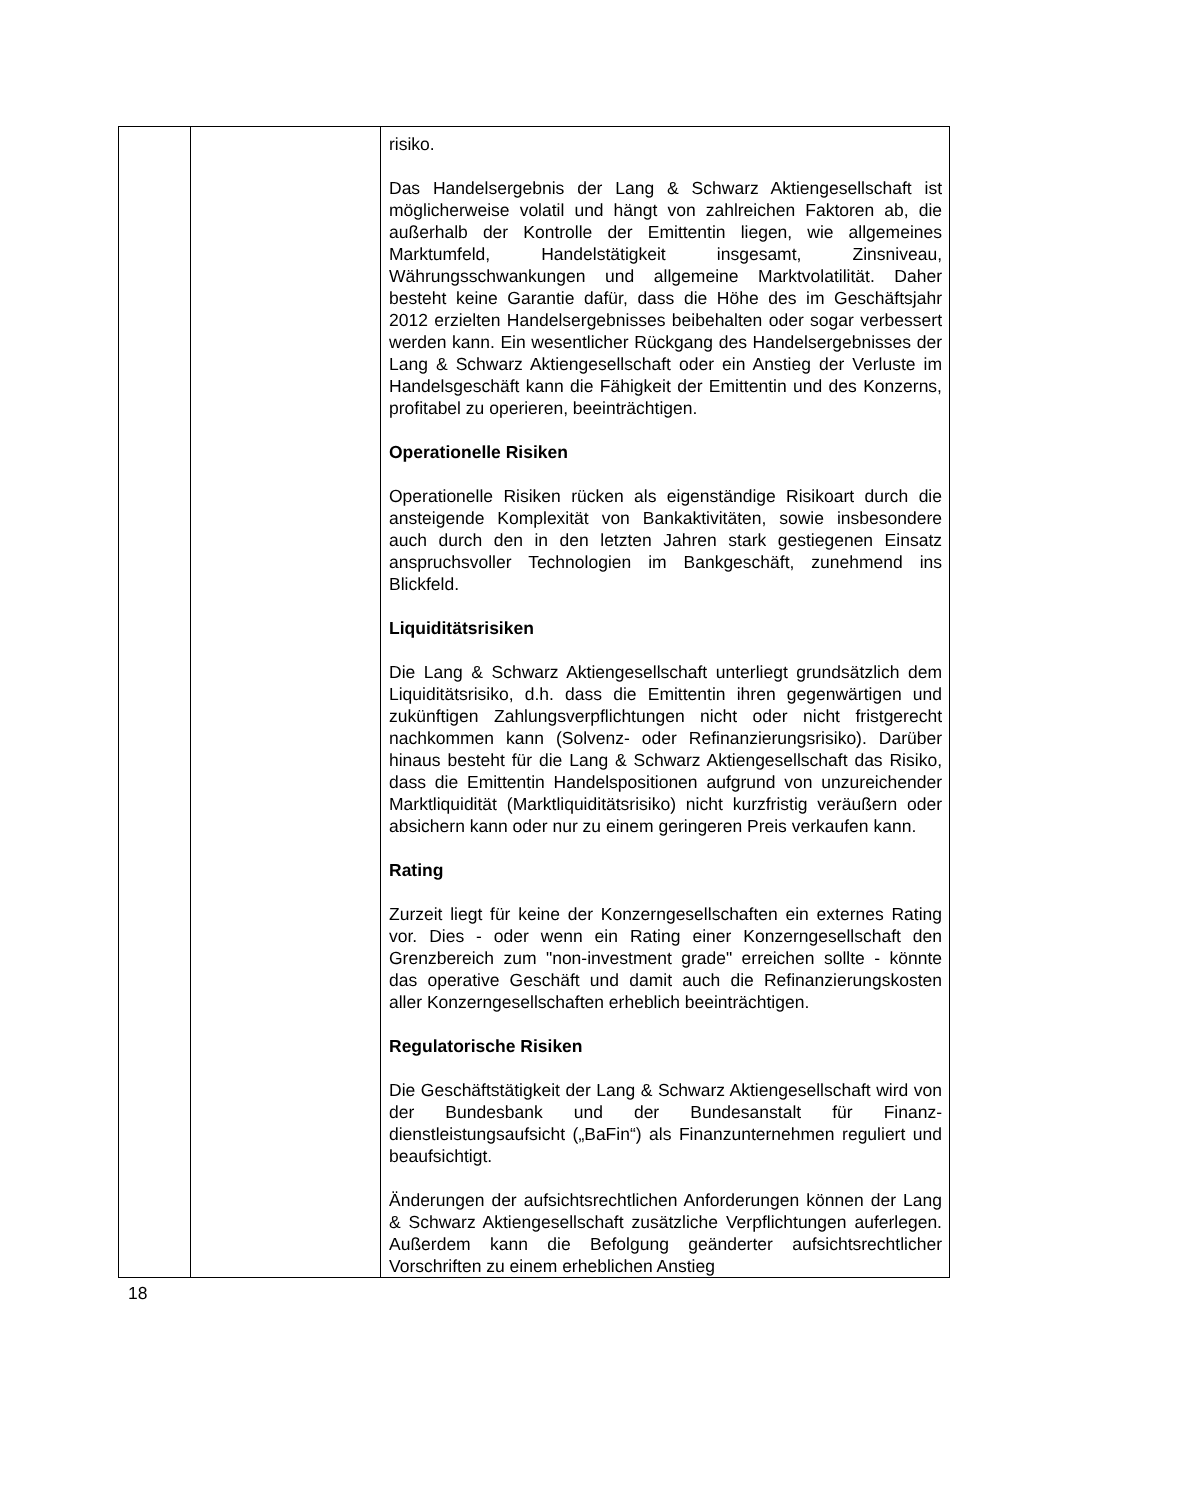| | | risiko. Das Handelsergebnis der Lang & Schwarz Aktiengesellschaft ist möglicherweise volatil und hängt von zahlreichen Faktoren ab, die außerhalb der Kontrolle der Emittentin liegen, wie allgemeines Marktumfeld, Handelstätigkeit insgesamt, Zinsniveau, Währungsschwankungen und allgemeine Markt­volatilität. Daher besteht keine Garantie dafür, dass die Höhe des im Geschäftsjahr 2012 erzielten Handelsergebnisses beibehalten oder sogar verbessert werden kann. Ein wesentlicher Rückgang des Handelsergebnisses der Lang & Schwarz Aktiengesellschaft oder ein Anstieg der Verluste im Handelsgeschäft kann die Fähigkeit der Emittentin und des Konzerns, profitabel zu operieren, beeinträchtigen. Operationelle Risiken Operationelle Risiken rücken als eigenständige Risikoart durch die ansteigende Komplexität von Bankaktivitäten, sowie insbesondere auch durch den in den letzten Jahren stark gestiegenen Einsatz anspruchsvoller Technologien im Bank­geschäft, zunehmend ins Blickfeld. Liquiditätsrisiken Die Lang & Schwarz Aktiengesellschaft unterliegt grund­sätzlich dem Liquiditätsrisiko, d.h. dass die Emittentin ihren gegenwärtigen und zukünftigen Zahlungsverpflichtungen nicht oder nicht fristgerecht nachkommen kann (Solvenz- oder Re­finanzierungsrisiko). Darüber hinaus besteht für die Lang & Schwarz Aktiengesellschaft das Risiko, dass die Emittentin Handelspositionen aufgrund von unzureichender Markt­liquidität (Marktliquiditätsrisiko) nicht kurzfristig veräußern oder absichern kann oder nur zu einem geringeren Preis verkaufen kann. Rating Zurzeit liegt für keine der Konzerngesellschaften ein externes Rating vor. Dies - oder wenn ein Rating einer Konzerngesell­schaft den Grenzbereich zum "non-investment grade" erreichen sollte - könnte das operative Geschäft und damit auch die Refinanzierungskosten aller Konzerngesellschaften erheblich beeinträchtigen. Regulatorische Risiken Die Geschäftstätigkeit der Lang & Schwarz Aktiengesellschaft wird von der Bundesbank und der Bundesanstalt für Finanz­dienstleistungsaufsicht („BaFin“) als Finanzunternehmen reguliert und beaufsichtigt. Änderungen der aufsichtsrechtlichen Anforderungen können der Lang & Schwarz Aktiengesellschaft zusätzliche Verpflicht­ungen auferlegen. Außerdem kann die Befolgung geänderter aufsichtsrechtlicher Vorschriften zu einem erheblichen Anstieg |
18